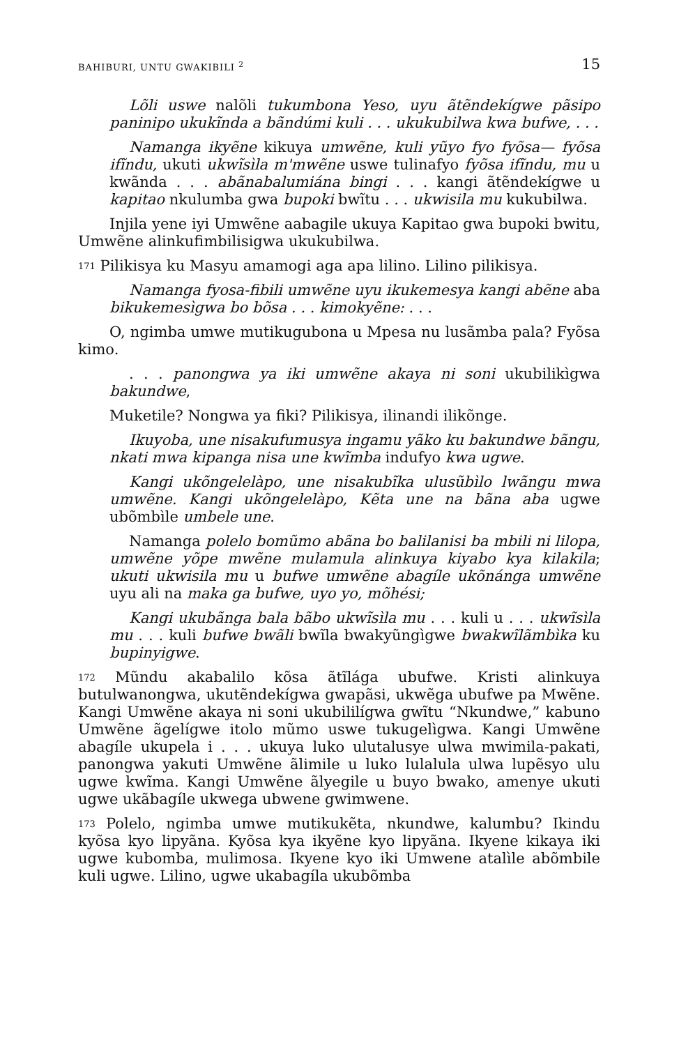BAHIBURI, UNTU GWAKIBILI <sup>2</sup> 15
Lõli uswe nalõli tukumbona Yeso, uyu ãtẽndekígwe pãsipo paninipo ukukĩnda a bãndúmi kuli . . . ukukubilwa kwa bufwe, . . .
Namanga ikyẽne kikuya umwẽne, kuli yũyo fyo fyõsa— fyõsa ifĩndu, ukuti ukwĩsìla m'mwẽne uswe tulinafyo fyõsa ifĩndu, mu u kwãnda . . . abãnabalumiána bingi . . . kangi ãtẽndekígwe u kapitao nkulumba gwa bupoki bwĩtu . . . ukwisila mu kukubilwa.
Injila yene iyi Umwẽne aabagile ukuya Kapitao gwa bupoki bwitu, Umwẽne alinkufimbilisigwa ukukubilwa.
171 Pilikisya ku Masyu amamogi aga apa lilino. Lilino pilikisya.
Namanga fyosa-fibili umwẽne uyu ikukemesya kangi abẽne aba bikukemesìgwa bo bõsa . . . kimokyẽne: . . .
O, ngimba umwe mutikugubona u Mpesa nu lusãmba pala? Fyõsa kimo.
. . . panongwa ya iki umwẽne akaya ni soni ukubilikìgwa bakundwe,
Muketile? Nongwa ya fiki? Pilikisya, ilinandi ilikõnge.
Ikuyoba, une nisakufumusya ingamu yãko ku bakundwe bãngu, nkati mwa kipanga nisa une kwĩmba indufyo kwa ugwe.
Kangi ukõngelelàpo, une nisakubĩka ulusũbìlo lwãngu mwa umwẽne. Kangi ukõngelelàpo, Kẽta une na bãna aba ugwe ubõmbìle umbele une.
Namanga polelo bomũmo abãna bo balilanisi ba mbili ni lilopa, umwẽne yõpe mwẽne mulamula alinkuya kiyabo kya kilakila; ukuti ukwisila mu u bufwe umwẽne abagíle ukõnánga umwẽne uyu ali na maka ga bufwe, uyo yo, mõhési;
Kangi ukubãnga bala bãbo ukwĩsìla mu . . . kuli u . . . ukwĩsìla mu . . . kuli bufwe bwãli bwĩla bwakyũngìgwe bwakwĩlãmbìka ku bupinyigwe.
172 Mũndu akabalilo kõsa ãtĩlága ubufwe. Kristi alinkuya butulwanongwa, ukutẽndekígwa gwapãsi, ukwẽga ubufwe pa Mwẽne. Kangi Umwẽne akaya ni soni ukubililígwa gwĩtu “Nkundwe,” kabuno Umwẽne ãgelígwe itolo mũmo uswe tukugelìgwa. Kangi Umwẽne abagíle ukupela i . . . ukuya luko ulutalusye ulwa mwimila-pakati, panongwa yakuti Umwẽne ãlimile u luko lulalula ulwa lupẽsyo ulu ugwe kwĩma. Kangi Umwẽne ãlyegile u buyo bwako, amenye ukuti ugwe ukãbagíle ukwega ubwene gwimwene.
173 Polelo, ngimba umwe mutikukẽta, nkundwe, kalumbu? Ikindu kyõsa kyo lipyãna. Kyõsa kya ikyẽne kyo lipyãna. Ikyene kikaya iki ugwe kubomba, mulimosa. Ikyene kyo iki Umwene atalìle abõmbile kuli ugwe. Lilino, ugwe ukabagíla ukubõmba